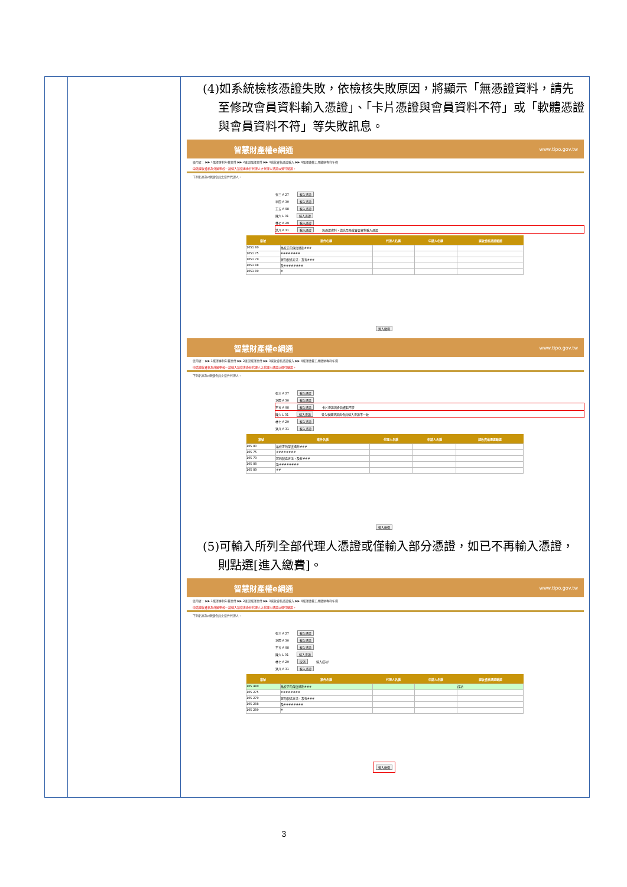| | | (4)如系統檢核憑證失敗，依檢核失敗原因，將顯示「無憑證資料，請先至修改會員資料輸入憑證」、「卡片憑證與會員資料不符」或「軟體憑證與會員資料不符」等失敗訊息。 智慧財產權e網通 www.tipo.gov.tw 使用者： ▶▶ 1選擇專利年費案件 ▶▶ 2確認選擇案件 ▶▶ 3減收資格憑證輸入 ▶▶ 4選擇繳費工具繳納專利年費 申請減收資格為外國學校⋯請輸入該案專委任代理人之代理人憑證以進行驗證。 下列名單為e網通會員之案件代理人。 張三 A 27 輸入憑證 李四 A 30 輸入憑證 王五 A 98 輸入憑證 陳六 L 01 輸入憑證 林七 A 29 輸入憑證 洪八 A 31 輸入憑證 無憑證資料，請先至修改會員資料輸入憑證 / 案號 / 案件名稱 / 代理人名稱 / 申請人名稱 / 減收資格憑證驗證 / / --- / --- / --- / --- / --- / / 1051 80 / 晶校正的深度攝影### / / / / / 1051 75 / ######## / / / / / 1051 79 / 置的製造方法，及有### / / / / / 1051 88 / 及######## / / / / / 1051 89 / # / / / / 進入繳費 智慧財產權e網通 www.tipo.gov.tw 使用者： ▶▶ 1選擇專利年費案件 ▶▶ 2確認選擇案件 ▶▶ 3減收資格憑證輸入 ▶▶ 4選擇繳費工具繳納專利年費 申請減收資格為外國學校⋯請輸入該案專委任代理人之代理人憑證以進行驗證。 下列名單為e網通會員之案件代理人。 張三 A 27 輸入憑證 李四 A 30 輸入憑證 王五 A 98 輸入憑證 卡片憑證與會員資料不符 陳六 L 31 輸入憑證 登入軟體憑證與會員輸入憑證不一致 林七 A 29 輸入憑證 洪八 A 31 輸入憑證 / 案號 / 案件名稱 / 代理人名稱 / 申請人名稱 / 減收資格憑證驗證 / / --- / --- / --- / --- / --- / / 105 80 / 晶校正的深度攝影### / / / / / 105 75 / ######## / / / / / 105 79 / 置的製造方法，及有### / / / / / 105 88 / 及######## / / / / / 105 89 / ## / / / / 進入繳費 (5)可輸入所列全部代理人憑證或僅輸入部分憑證，如已不再輸入憑證，則點選[進入繳費]。 智慧財產權e網通 www.tipo.gov.tw 使用者： ▶▶ 1選擇專利年費案件 ▶▶ 2確認選擇案件 ▶▶ 3減收資格憑證輸入 ▶▶ 4選擇繳費工具繳納專利年費 申請減收資格為外國學校⋯請輸入該案專委任代理人之代理人憑證以進行驗證。 下列名單為e網通會員之案件代理人。 張三 A 27 輸入憑證 李四 A 30 輸入憑證 王五 A 98 輸入憑證 陳六 L 01 輸入憑證 林七 A 29 取消 輸入成功! 洪八 A 31 輸入憑證 / 案號 / 案件名稱 / 代理人名稱 / 申請人名稱 / 減收資格憑證驗證 / / --- / --- / --- / --- / --- / / 105 480 / 晶校正的深度攝影### / / / 成功 / / 105 275 / ######## / / / / / 105 279 / 置的製造方法，及有### / / / / / 105 288 / 及######## / / / / / 105 289 / # / / / / 進入繳費 |
3